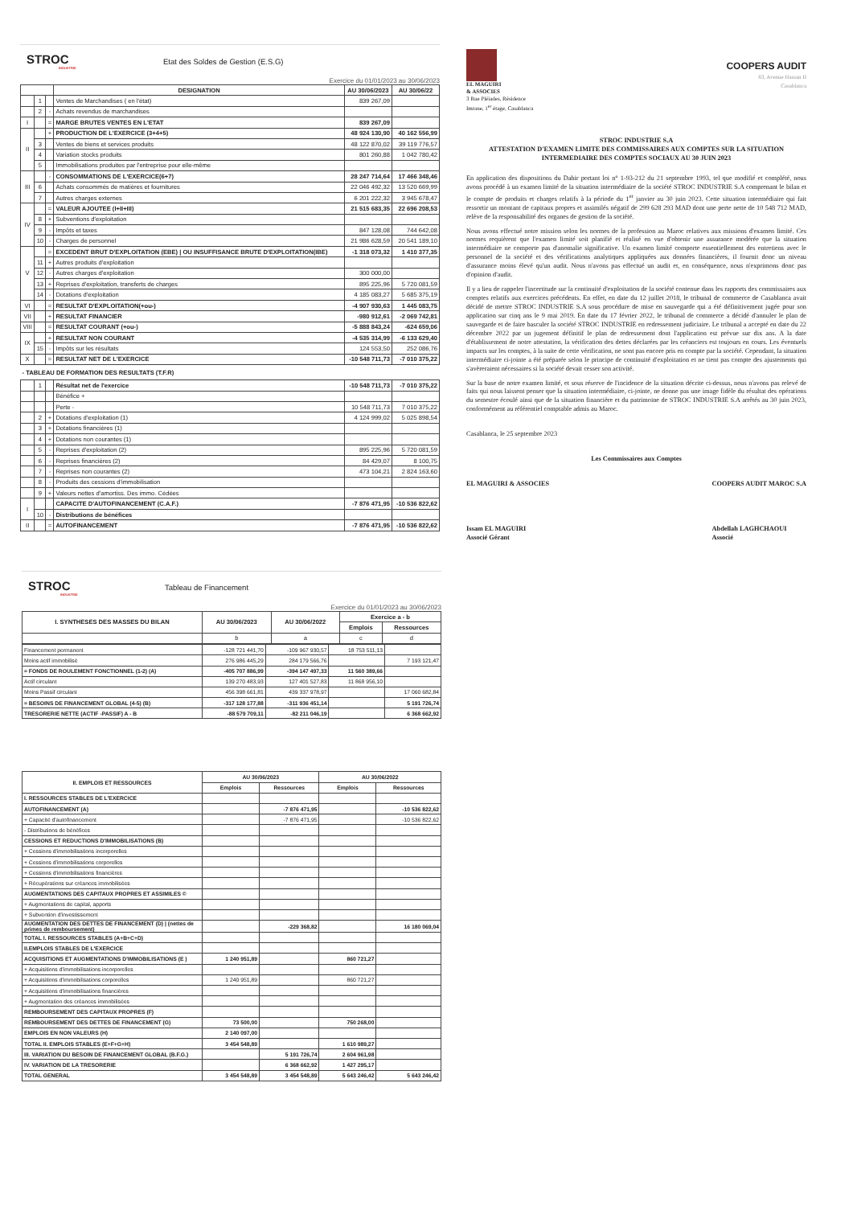STROC
INDUSTRIE
Etat des Soldes de Gestion (E.S.G)
Exercice du 01/01/2023 au 30/06/2023
| | | | DESIGNATION | AU 30/06/2023 | AU 30/06/22 |
| --- | --- | --- | --- | --- | --- |
| | 1 | | Ventes de Marchandises ( en l'état) | 839 267,09 | |
| | 2 | - | Achats revendus de marchandises | | |
| I | | = | MARGE BRUTES VENTES EN L'ETAT | 839 267,09 | |
| II | | + | PRODUCTION DE L'EXERCICE (3+4+5) | 48 924 130,90 | 40 162 556,99 |
| | 3 | | Ventes de biens et services produits | 48 122 870,02 | 39 119 776,57 |
| | 4 | | Variation stocks produits | 801 260,88 | 1 042 780,42 |
| | 5 | | Immobilisations produites par l'entreprise pour elle-même | | |
| III | | - | CONSOMMATIONS DE L'EXERCICE(6+7) | 28 247 714,64 | 17 466 348,46 |
| | 6 | | Achats consommés de matières et fournitures | 22 046 492,32 | 13 520 669,99 |
| | 7 | | Autres charges externes | 6 201 222,32 | 3 945 678,47 |
| IV | | = | VALEUR AJOUTEE (I+II+III) | 21 515 683,35 | 22 696 208,53 |
| | 8 | + | Subventions d'exploitation | | |
| | 9 | - | Impôts et taxes | 847 128,08 | 744 642,08 |
| | 10 | - | Charges de personnel | 21 986 628,59 | 20 541 189,10 |
| V | | = | EXCEDENT BRUT D'EXPLOITATION (EBE) / OU INSUFFISANCE BRUTE D'EXPLOITATION(IBE) | -1 318 073,32 | 1 410 377,35 |
| | 11 | + | Autres produits d'exploitation | | |
| | 12 | - | Autres charges d'exploitation | 300 000,00 | |
| | 13 | + | Reprises d'exploitation, transferts de charges | 895 225,96 | 5 720 081,59 |
| | 14 | - | Dotations d'exploitation | 4 185 083,27 | 5 685 375,19 |
| VI | | = | RESULTAT D'EXPLOITATION(+ou-) | -4 907 930,63 | 1 445 083,75 |
| VII | | + | RESULTAT FINANCIER | -980 912,61 | -2 069 742,81 |
| VIII | | = | RESULTAT COURANT (+ou-) | -5 888 843,24 | -624 659,06 |
| IX | | + | RESULTAT NON COURANT | -4 535 314,99 | -6 133 629,40 |
| | 15 | - | Impôts sur les résultats | 124 553,50 | 252 086,76 |
| X | | = | RESULTAT NET DE L'EXERCICE | -10 548 711,73 | -7 010 375,22 |
| - TABLEAU DE FORMATION DES RESULTATS (T.F.R) | | | | | |
| | 1 | | Résultat net de l'exercice | -10 548 711,73 | -7 010 375,22 |
| | | | Bénéfice + | | |
| | | | Perte - | 10 548 711,73 | 7 010 375,22 |
| | 2 | + | Dotations d'exploitation (1) | 4 124 999,02 | 5 025 898,54 |
| | 3 | + | Dotations financières (1) | | |
| | 4 | + | Dotations non courantes (1) | | |
| | 5 | - | Reprises d'exploitation (2) | 895 225,96 | 5 720 081,59 |
| | 6 | - | Reprises financières (2) | 84 429,07 | 8 100,75 |
| | 7 | - | Reprises non courantes (2) | 473 104,21 | 2 824 163,60 |
| | 8 | - | Produits des cessions d'immobilisation | | |
| | 9 | + | Valeurs nettes d'amortiss. Des immo. Cédées | | |
| I | | | CAPACITE D'AUTOFINANCEMENT (C.A.F.) | -7 876 471,95 | -10 536 822,62 |
| | 10 | - | Distributions de bénéfices | | |
| II | | = | AUTOFINANCEMENT | -7 876 471,95 | -10 536 822,62 |
EL MAGUIRI
& ASSOCIES
3 Rue Pléiades, Résidence
Imrane, 1<sup>er</sup> étage, Casablanca
COOPERS AUDIT
83, Avenue Hassan II
Casablanca
STROC INDUSTRIE S.A
ATTESTATION D'EXAMEN LIMITE DES COMMISSAIRES AUX COMPTES SUR LA SITUATION INTERMEDIAIRE DES COMPTES SOCIAUX AU 30 JUIN 2023
En application des dispositions du Dahir portant loi n° 1-93-212 du 21 septembre 1993, tel que modifié et complété, nous avons procédé à un examen limité de la situation intermédiaire de la société STROC INDUSTRIE S.A comprenant le bilan et le compte de produits et charges relatifs à la période du 1<sup>er</sup> janvier au 30 juin 2023. Cette situation intermédiaire qui fait ressortir un montant de capitaux propres et assimilés négatif de 299 628 293 MAD dont une perte nette de 10 548 712 MAD, relève de la responsabilité des organes de gestion de la société.
Nous avons effectué notre mission selon les normes de la profession au Maroc relatives aux missions d'examen limité. Ces normes requièrent que l'examen limité soit planifié et réalisé en vue d'obtenir une assurance modérée que la situation intermédiaire ne comporte pas d'anomalie significative. Un examen limité comporte essentiellement des entretiens avec le personnel de la société et des vérifications analytiques appliquées aux données financières, il fournit donc un niveau d'assurance moins élevé qu'un audit. Nous n'avons pas effectué un audit et, en conséquence, nous n'exprimons donc pas d'opinion d'audit.
Il y a lieu de rappeler l'incertitude sur la continuité d'exploitation de la société contenue dans les rapports des commissaires aux comptes relatifs aux exercices précédents. En effet, en date du 12 juillet 2018, le tribunal de commerce de Casablanca avait décidé de mettre STROC INDUSTRIE S.A sous procédure de mise en sauvegarde qui a été définitivement jugée pour son application sur cinq ans le 9 mai 2019. En date du 17 février 2022, le tribunal de commerce a décidé d'annuler le plan de sauvegarde et de faire basculer la société STROC INDUSTRIE en redressement judiciaire. Le tribunal a accepté en date du 22 décembre 2022 par un jugement définitif le plan de redressement dont l'application est prévue sur dix ans. A la date d'établissement de notre attestation, la vérification des dettes déclarées par les créanciers est toujours en cours. Les éventuels impacts sur les comptes, à la suite de cette vérification, ne sont pas encore pris en compte par la société. Cependant, la situation intermédiaire ci-jointe a été préparée selon le principe de continuité d'exploitation et ne tient pas compte des ajustements qui s'avèreraient nécessaires si la société devait cesser son activité.
Sur la base de notre examen limité, et sous réserve de l'incidence de la situation décrite ci-dessus, nous n'avons pas relevé de faits qui nous laissent penser que la situation intermédiaire, ci-jointe, ne donne pas une image fidèle du résultat des opérations du semestre écoulé ainsi que de la situation financière et du patrimoine de STROC INDUSTRIE S.A arrêtés au 30 juin 2023, conformément au référentiel comptable admis au Maroc.
Casablanca, le 25 septembre 2023
Les Commissaires aux Comptes
EL MAGUIRI & ASSOCIES
Issam EL MAGUIRI
Associé Gérant
COOPERS AUDIT MAROC S.A
Abdellah LAGHCHAOUI
Associé
STROC
INDUSTRIE
Tableau de Financement
Exercice du 01/01/2023 au 30/06/2023
| I. SYNTHESES DES MASSES DU BILAN | AU 30/06/2023 | AU 30/06/2022 | Exercice a - b | |
| --- | --- | --- | --- | --- |
| | | | Emplois | Ressources |
| | b | a | c | d |
| Financement permanent | -128 721 441,70 | -109 967 930,57 | 18 753 511,13 | |
| Moins actif immobilisé | 276 986 445,29 | 284 179 566,76 | | 7 193 121,47 |
| = FONDS DE ROULEMENT FONCTIONNEL (1-2) (A) | -405 707 886,99 | -394 147 497,33 | 11 560 389,66 | |
| Actif circulant | 139 270 483,93 | 127 401 527,83 | 11 868 956,10 | |
| Moins Passif circulant | 456 398 661,81 | 439 337 978,97 | | 17 060 682,84 |
| = BESOINS DE FINANCEMENT GLOBAL (4-5) (B) | -317 128 177,88 | -311 936 451,14 | | 5 191 726,74 |
| TRESORERIE NETTE (ACTIF -PASSIF) A - B | -88 579 709,11 | -82 211 046,19 | | 6 368 662,92 |
| II. EMPLOIS ET RESSOURCES | AU 30/06/2023 | | AU 30/06/2022 | |
| --- | --- | --- | --- | --- |
| | Emplois | Ressources | Emplois | Ressources |
| I. RESSOURCES STABLES DE L'EXERCICE | | | | |
| AUTOFINANCEMENT (A) | | -7 876 471,95 | | -10 536 822,62 |
| + Capacité d'autofinancement | | -7 876 471,95 | | -10 536 822,62 |
| - Distributions de bénéfices | | | | |
| CESSIONS ET REDUCTIONS D'IMMOBILISATIONS (B) | | | | |
| + Cessions d'immobilisations incorporelles | | | | |
| + Cessions d'immobilisations corporelles | | | | |
| + Cessions d'immobilisations financières | | | | |
| + Récupérations sur créances immobilisées | | | | |
| AUGMENTATIONS DES CAPITAUX PROPRES ET ASSIMILES © | | | | |
| + Augmentations de capital, apports | | | | |
| + Subvention d'investissement | | | | |
| AUGMENTATION DES DETTES DE FINANCEMENT (D) / (nettes de primes de remboursement) | | -229 368,82 | | 16 180 069,04 |
| TOTAL I. RESSOURCES STABLES (A+B+C+D) | | | | |
| II.EMPLOIS STABLES DE L'EXERCICE | | | | |
| ACQUISITIONS ET AUGMENTATIONS D'IMMOBILISATIONS (E ) | 1 240 951,89 | | 860 721,27 | |
| + Acquisitions d'immobilisations incorporelles | | | | |
| + Acquisitions d'immobilisations corporelles | 1 240 951,89 | | 860 721,27 | |
| + Acquisitions d'immobilisations financières | | | | |
| + Augmentation des créances immobilisées | | | | |
| REMBOURSEMENT DES CAPITAUX PROPRES (F) | | | | |
| REMBOURSEMENT DES DETTES DE FINANCEMENT (G) | 73 500,00 | | 750 268,00 | |
| EMPLOIS EN NON VALEURS (H) | 2 140 097,00 | | | |
| TOTAL II. EMPLOIS STABLES (E+F+G+H) | 3 454 548,89 | | 1 610 989,27 | |
| III. VARIATION DU BESOIN DE FINANCEMENT GLOBAL (B.F.G.) | | 5 191 726,74 | 2 604 961,98 | |
| IV. VARIATION DE LA TRESORERIE | | 6 368 662,92 | 1 427 295,17 | |
| TOTAL GENERAL | 3 454 548,89 | 3 454 548,89 | 5 643 246,42 | 5 643 246,42 |